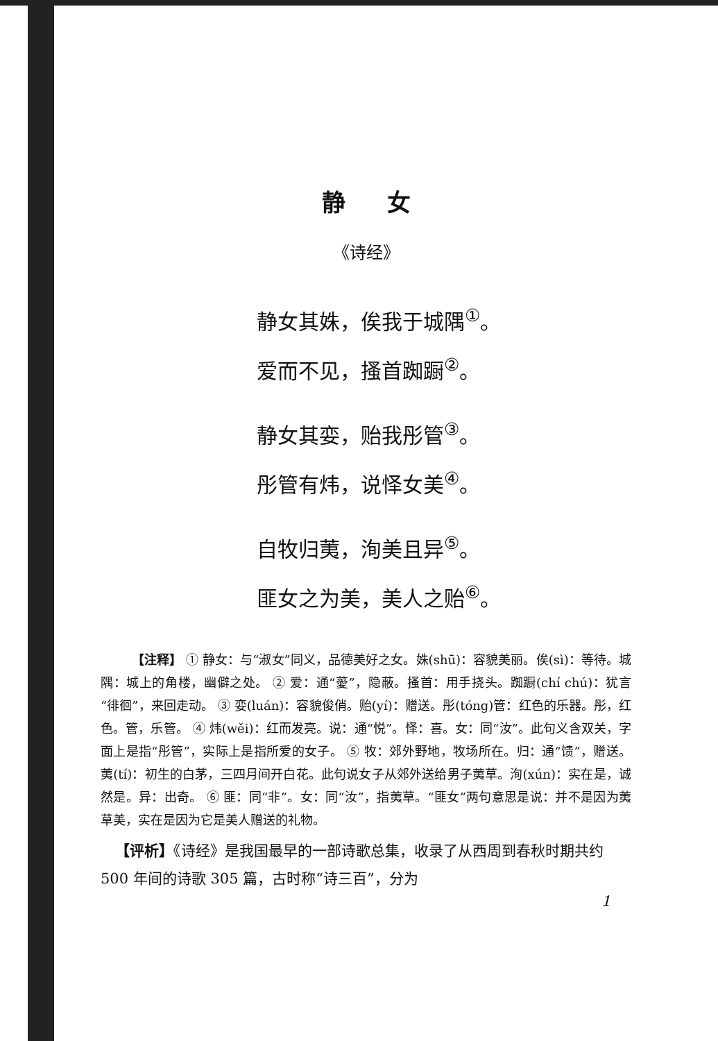静女
《诗经》
静女其姝，俟我于城隅<sup>①</sup>。
爱而不见，搔首踟蹰<sup>②</sup>。
静女其娈，贻我彤管<sup>③</sup>。
彤管有炜，说怿女美<sup>④</sup>。
自牧归荑，洵美且异<sup>⑤</sup>。
匪女之为美，美人之贻<sup>⑥</sup>。
【注释】 ① 静女：与“淑女”同义，品德美好之女。姝(shū)：容貌美丽。俟(sì)：等待。城隅：城上的角楼，幽僻之处。 ② 爱：通“薆”，隐蔽。搔首：用手挠头。踟蹰(chí chú)：犹言“徘徊”，来回走动。 ③ 娈(luán)：容貌俊俏。贻(yí)：赠送。彤(tóng)管：红色的乐器。彤，红色。管，乐管。 ④ 炜(wěi)：红而发亮。说：通“悦”。怿：喜。女：同“汝”。此句义含双关，字面上是指“彤管”，实际上是指所爱的女子。 ⑤ 牧：郊外野地，牧场所在。归：通“馈”，赠送。荑(tí)：初生的白茅，三四月间开白花。此句说女子从郊外送给男子荑草。洵(xún)：实在是，诚然是。异：出奇。 ⑥ 匪：同“非”。女：同“汝”，指荑草。“匪女”两句意思是说：并不是因为荑草美，实在是因为它是美人赠送的礼物。
【评析】《诗经》是我国最早的一部诗歌总集，收录了从西周到春秋时期共约 500 年间的诗歌 305 篇，古时称“诗三百”，分为
1